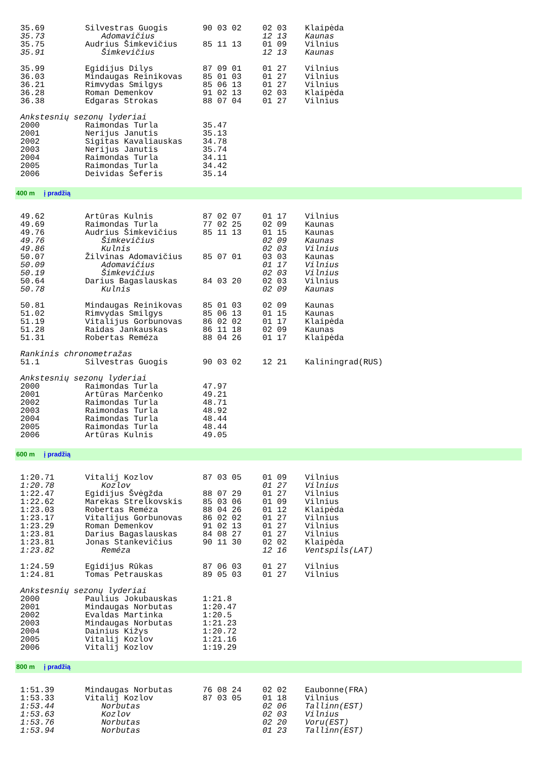| 35.69 | Silvestras Guogis | 90 03 02 | 02 03 | Klaipėda |
| 35.73 | Adomavičius | | 12 13 | Kaunas |
| 35.75 | Audrius Šimkevičius | 85 11 13 | 01 09 | Vilnius |
| 35.91 | Šimkevičius | | 12 13 | Kaunas |
| 35.99 | Egidijus Dilys | 87 09 01 | 01 27 | Vilnius |
| 36.03 | Mindaugas Reinikovas | 85 01 03 | 01 27 | Vilnius |
| 36.21 | Rimvydas Smilgys | 85 06 13 | 01 27 | Vilnius |
| 36.28 | Roman Demenkov | 91 02 13 | 02 03 | Klaipėda |
| 36.38 | Edgaras Strokas | 88 07 04 | 01 27 | Vilnius |
| Ankstesnių sezonų lyderiai | | | | |
| 2000 | Raimondas Turla | 35.47 | | |
| 2001 | Nerijus Janutis | 35.13 | | |
| 2002 | Sigitas Kavaliauskas | 34.78 | | |
| 2003 | Nerijus Janutis | 35.74 | | |
| 2004 | Raimondas Turla | 34.11 | | |
| 2005 | Raimondas Turla | 34.42 | | |
| 2006 | Deividas Šeferis | 35.14 | | |
400 m į pradžią
| 49.62 | Artūras Kulnis | 87 02 07 | 01 17 | Vilnius |
| 49.69 | Raimondas Turla | 77 02 25 | 02 09 | Kaunas |
| 49.76 | Audrius Šimkevičius | 85 11 13 | 01 15 | Kaunas |
| 49.76 | Šimkevičius | | 02 09 | Kaunas |
| 49.86 | Kulnis | | 02 03 | Vilnius |
| 50.07 | Žilvinas Adomavičius | 85 07 01 | 03 03 | Kaunas |
| 50.09 | Adomavičius | | 01 17 | Vilnius |
| 50.19 | Šimkevičius | | 02 03 | Vilnius |
| 50.64 | Darius Bagaslauskas | 84 03 20 | 02 03 | Vilnius |
| 50.78 | Kulnis | | 02 09 | Kaunas |
| 50.81 | Mindaugas Reinikovas | 85 01 03 | 02 09 | Kaunas |
| 51.02 | Rimvydas Smilgys | 85 06 13 | 01 15 | Kaunas |
| 51.19 | Vitalijus Gorbunovas | 86 02 02 | 01 17 | Klaipėda |
| 51.28 | Raidas Jankauskas | 86 11 18 | 02 09 | Kaunas |
| 51.31 | Robertas Reméza | 88 04 26 | 01 17 | Klaipėda |
| Rankinis chronometražas | | | | |
| 51.1 | Silvestras Guogis | 90 03 02 | 12 21 | Kaliningrad(RUS) |
| Ankstesnių sezonų lyderiai | | | | |
| 2000 | Raimondas Turla | 47.97 | | |
| 2001 | Artūras Marčenko | 49.21 | | |
| 2002 | Raimondas Turla | 48.71 | | |
| 2003 | Raimondas Turla | 48.92 | | |
| 2004 | Raimondas Turla | 48.44 | | |
| 2005 | Raimondas Turla | 48.44 | | |
| 2006 | Artūras Kulnis | 49.05 | | |
600 m į pradžią
| 1:20.71 | Vitalij Kozlov | 87 03 05 | 01 09 | Vilnius |
| 1:20.78 | Kozlov | | 01 27 | Vilnius |
| 1:22.47 | Egidijus Švėgžda | 88 07 29 | 01 27 | Vilnius |
| 1:22.62 | Marekas Strelkovskis | 85 03 06 | 01 09 | Vilnius |
| 1:23.03 | Robertas Reméza | 88 04 26 | 01 12 | Klaipėda |
| 1:23.17 | Vitalijus Gorbunovas | 86 02 02 | 01 27 | Vilnius |
| 1:23.29 | Roman Demenkov | 91 02 13 | 01 27 | Vilnius |
| 1:23.81 | Darius Bagaslauskas | 84 08 27 | 01 27 | Vilnius |
| 1:23.81 | Jonas Stankevičius | 90 11 30 | 02 02 | Klaipėda |
| 1:23.82 | Reméza | | 12 16 | Ventspils(LAT) |
| 1:24.59 | Egidijus Rūkas | 87 06 03 | 01 27 | Vilnius |
| 1:24.81 | Tomas Petrauskas | 89 05 03 | 01 27 | Vilnius |
| Ankstesnių sezonų lyderiai | | | | |
| 2000 | Paulius Jokubauskas | 1:21.8 | | |
| 2001 | Mindaugas Norbutas | 1:20.47 | | |
| 2002 | Evaldas Martinka | 1:20.5 | | |
| 2003 | Mindaugas Norbutas | 1:21.23 | | |
| 2004 | Dainius Kižys | 1:20.72 | | |
| 2005 | Vitalij Kozlov | 1:21.16 | | |
| 2006 | Vitalij Kozlov | 1:19.29 | | |
800 m į pradžią
| 1:51.39 | Mindaugas Norbutas | 76 08 24 | 02 02 | Eaubonne(FRA) |
| 1:53.33 | Vitalij Kozlov | 87 03 05 | 01 18 | Vilnius |
| 1:53.44 | Norbutas | | 02 06 | Tallinn(EST) |
| 1:53.63 | Kozlov | | 02 03 | Vilnius |
| 1:53.76 | Norbutas | | 02 20 | Voru(EST) |
| 1:53.94 | Norbutas | | 01 23 | Tallinn(EST) |